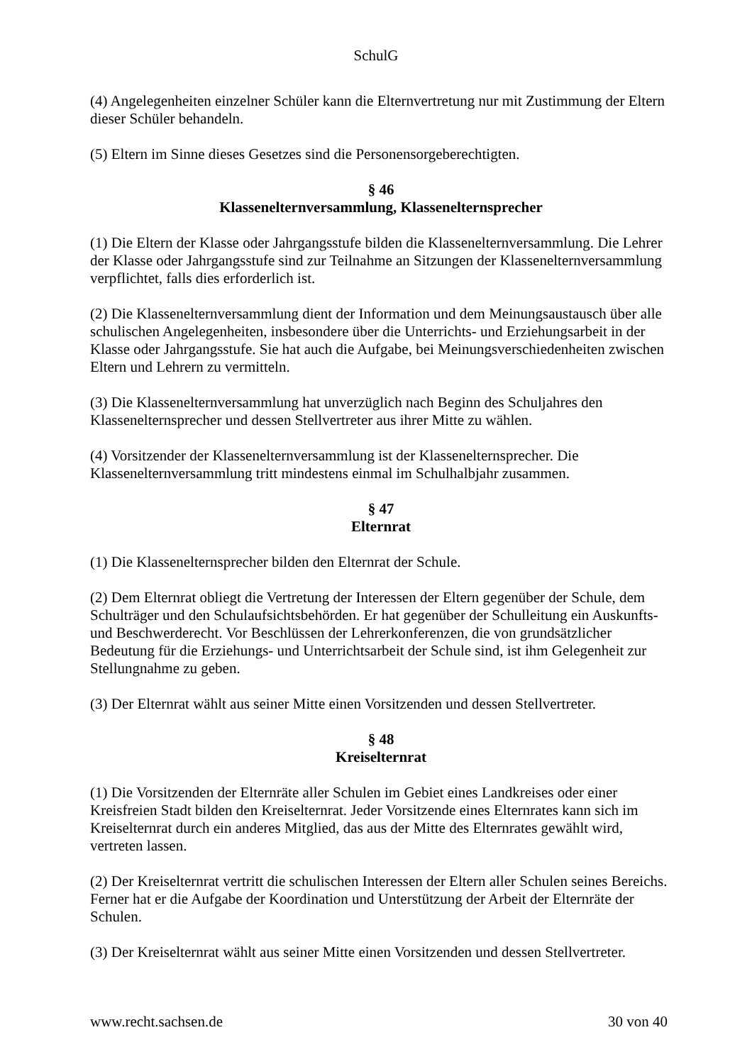SchulG
(4) Angelegenheiten einzelner Schüler kann die Elternvertretung nur mit Zustimmung der Eltern dieser Schüler behandeln.
(5) Eltern im Sinne dieses Gesetzes sind die Personensorgeberechtigten.
§ 46
Klassenelternversammlung, Klassenelternsprecher
(1) Die Eltern der Klasse oder Jahrgangsstufe bilden die Klassenelternversammlung. Die Lehrer der Klasse oder Jahrgangsstufe sind zur Teilnahme an Sitzungen der Klassenelternversammlung verpflichtet, falls dies erforderlich ist.
(2) Die Klassenelternversammlung dient der Information und dem Meinungsaustausch über alle schulischen Angelegenheiten, insbesondere über die Unterrichts- und Erziehungsarbeit in der Klasse oder Jahrgangsstufe. Sie hat auch die Aufgabe, bei Meinungsverschiedenheiten zwischen Eltern und Lehrern zu vermitteln.
(3) Die Klassenelternversammlung hat unverzüglich nach Beginn des Schuljahres den Klassenelternsprecher und dessen Stellvertreter aus ihrer Mitte zu wählen.
(4) Vorsitzender der Klassenelternversammlung ist der Klassenelternsprecher. Die Klassenelternversammlung tritt mindestens einmal im Schulhalbjahr zusammen.
§ 47
Elternrat
(1) Die Klassenelternsprecher bilden den Elternrat der Schule.
(2) Dem Elternrat obliegt die Vertretung der Interessen der Eltern gegenüber der Schule, dem Schulträger und den Schulaufsichtsbehörden. Er hat gegenüber der Schulleitung ein Auskunfts- und Beschwerderecht. Vor Beschlüssen der Lehrerkonferenzen, die von grundsätzlicher Bedeutung für die Erziehungs- und Unterrichtsarbeit der Schule sind, ist ihm Gelegenheit zur Stellungnahme zu geben.
(3) Der Elternrat wählt aus seiner Mitte einen Vorsitzenden und dessen Stellvertreter.
§ 48
Kreiselternrat
(1) Die Vorsitzenden der Elternräte aller Schulen im Gebiet eines Landkreises oder einer Kreisfreien Stadt bilden den Kreiselternrat. Jeder Vorsitzende eines Elternrates kann sich im Kreiselternrat durch ein anderes Mitglied, das aus der Mitte des Elternrates gewählt wird, vertreten lassen.
(2) Der Kreiselternrat vertritt die schulischen Interessen der Eltern aller Schulen seines Bereichs. Ferner hat er die Aufgabe der Koordination und Unterstützung der Arbeit der Elternräte der Schulen.
(3) Der Kreiselternrat wählt aus seiner Mitte einen Vorsitzenden und dessen Stellvertreter.
www.recht.sachsen.de 30 von 40